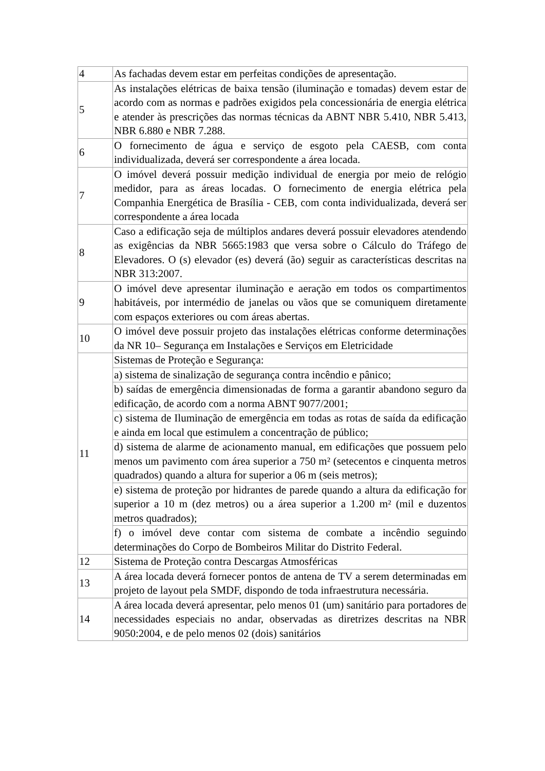| 4 | As fachadas devem estar em perfeitas condições de apresentação. |
| 5 | As instalações elétricas de baixa tensão (iluminação e tomadas) devem estar de acordo com as normas e padrões exigidos pela concessionária de energia elétrica e atender às prescrições das normas técnicas da ABNT NBR 5.410, NBR 5.413, NBR 6.880 e NBR 7.288. |
| 6 | O fornecimento de água e serviço de esgoto pela CAESB, com conta individualizada, deverá ser correspondente a área locada. |
| 7 | O imóvel deverá possuir medição individual de energia por meio de relógio medidor, para as áreas locadas. O fornecimento de energia elétrica pela Companhia Energética de Brasília - CEB, com conta individualizada, deverá ser correspondente a área locada |
| 8 | Caso a edificação seja de múltiplos andares deverá possuir elevadores atendendo as exigências da NBR 5665:1983 que versa sobre o Cálculo do Tráfego de Elevadores. O (s) elevador (es) deverá (ão) seguir as características descritas na NBR 313:2007. |
| 9 | O imóvel deve apresentar iluminação e aeração em todos os compartimentos habitáveis, por intermédio de janelas ou vãos que se comuniquem diretamente com espaços exteriores ou com áreas abertas. |
| 10 | O imóvel deve possuir projeto das instalações elétricas conforme determinações da NR 10– Segurança em Instalações e Serviços em Eletricidade |
| 11 | Sistemas de Proteção e Segurança: |
| | a) sistema de sinalização de segurança contra incêndio e pânico; |
| | b) saídas de emergência dimensionadas de forma a garantir abandono seguro da edificação, de acordo com a norma ABNT 9077/2001; |
| | c) sistema de Iluminação de emergência em todas as rotas de saída da edificação e ainda em local que estimulem a concentração de público; |
| | d) sistema de alarme de acionamento manual, em edificações que possuem pelo menos um pavimento com área superior a 750 m² (setecentos e cinquenta metros quadrados) quando a altura for superior a 06 m (seis metros); |
| | e) sistema de proteção por hidrantes de parede quando a altura da edificação for superior a 10 m (dez metros) ou a área superior a 1.200 m² (mil e duzentos metros quadrados); |
| | f) o imóvel deve contar com sistema de combate a incêndio seguindo determinações do Corpo de Bombeiros Militar do Distrito Federal. |
| 12 | Sistema de Proteção contra Descargas Atmosféricas |
| 13 | A área locada deverá fornecer pontos de antena de TV a serem determinadas em projeto de layout pela SMDF, dispondo de toda infraestrutura necessária. |
| 14 | A área locada deverá apresentar, pelo menos 01 (um) sanitário para portadores de necessidades especiais no andar, observadas as diretrizes descritas na NBR 9050:2004, e de pelo menos 02 (dois) sanitários |